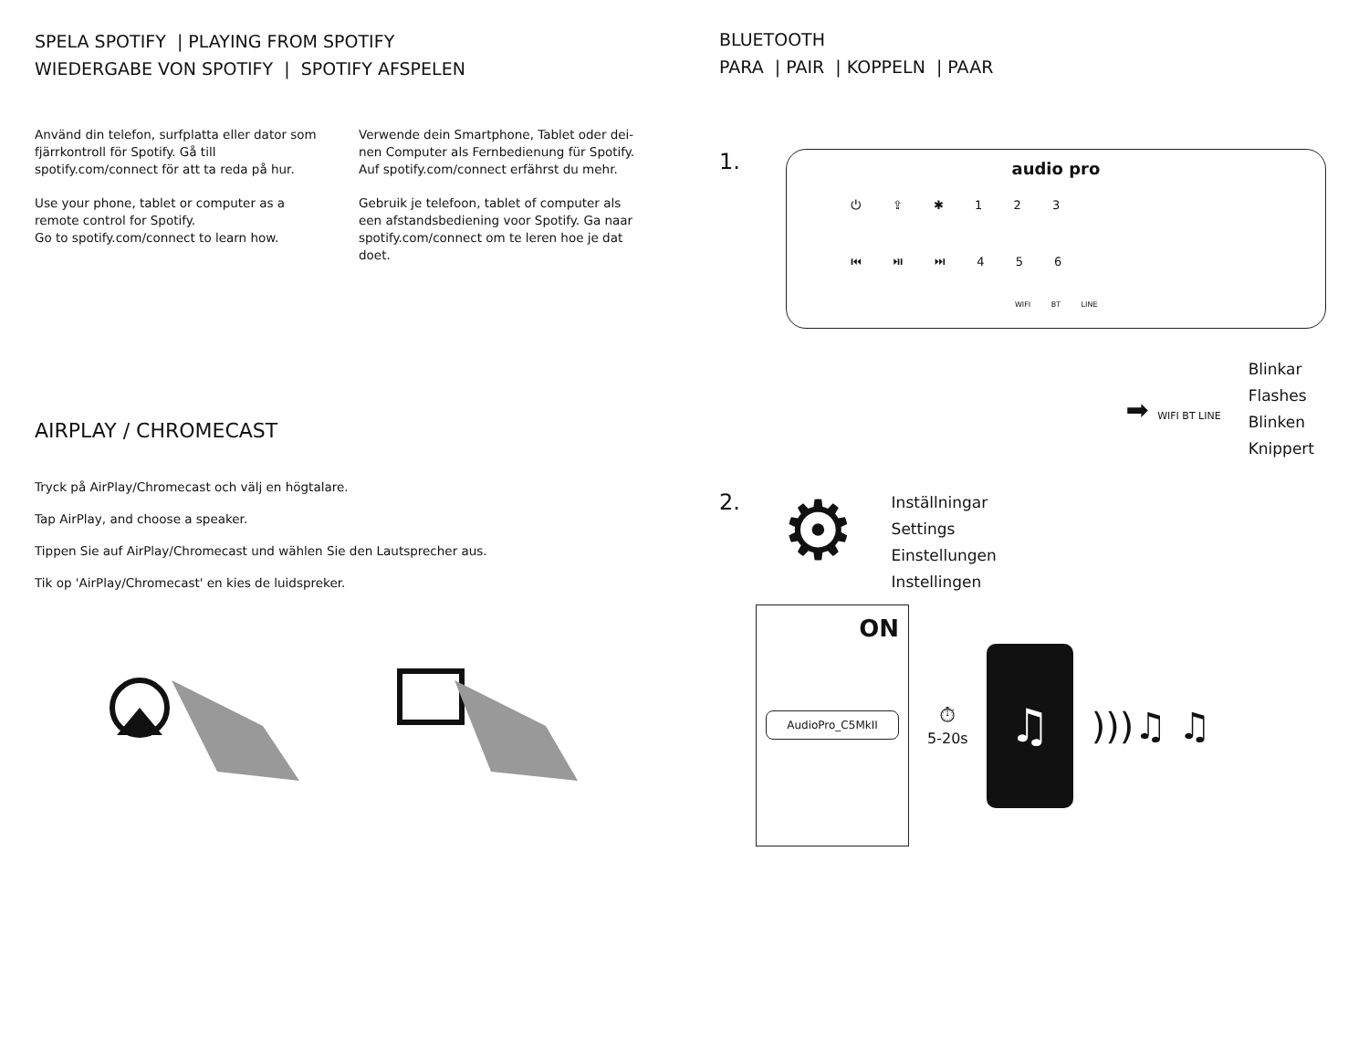SPELA SPOTIFY | PLAYING FROM SPOTIFY
WIEDERGABE VON SPOTIFY | SPOTIFY AFSPELEN
Använd din telefon, surfplatta eller dator som fjärrkontroll för Spotify. Gå till spotify.com/connect för att ta reda på hur.
Use your phone, tablet or computer as a remote control for Spotify.
Go to spotify.com/connect to learn how.
Verwende dein Smartphone, Tablet oder dei-nen Computer als Fernbedienung für Spotify. Auf spotify.com/connect erfährst du mehr.
Gebruik je telefoon, tablet of computer als een afstandsbediening voor Spotify. Ga naar spotify.com/connect om te leren hoe je dat doet.
AIRPLAY / CHROMECAST
Tryck på AirPlay/Chromecast och välj en högtalare.
Tap AirPlay, and choose a speaker.
Tippen Sie auf AirPlay/Chromecast und wählen Sie den Lautsprecher aus.
Tik op 'AirPlay/Chromecast' en kies de luidspreker.
BLUETOOTH
PARA | PAIR | KOPPELN | PAAR
1.
audio pro
⏻ ⇪ ✱ 1 2 3
⏮ ⏯ ⏭ 4 5 6
WIFI BT LINE
➡ WIFI BT LINE
Blinkar
Flashes
Blinken
Knippert
2. ⚙
Inställningar
Settings
Einstellungen
Instellingen
ON
AudioPro_C5MkII
⏱
5-20s
♫
)))♫ ♫